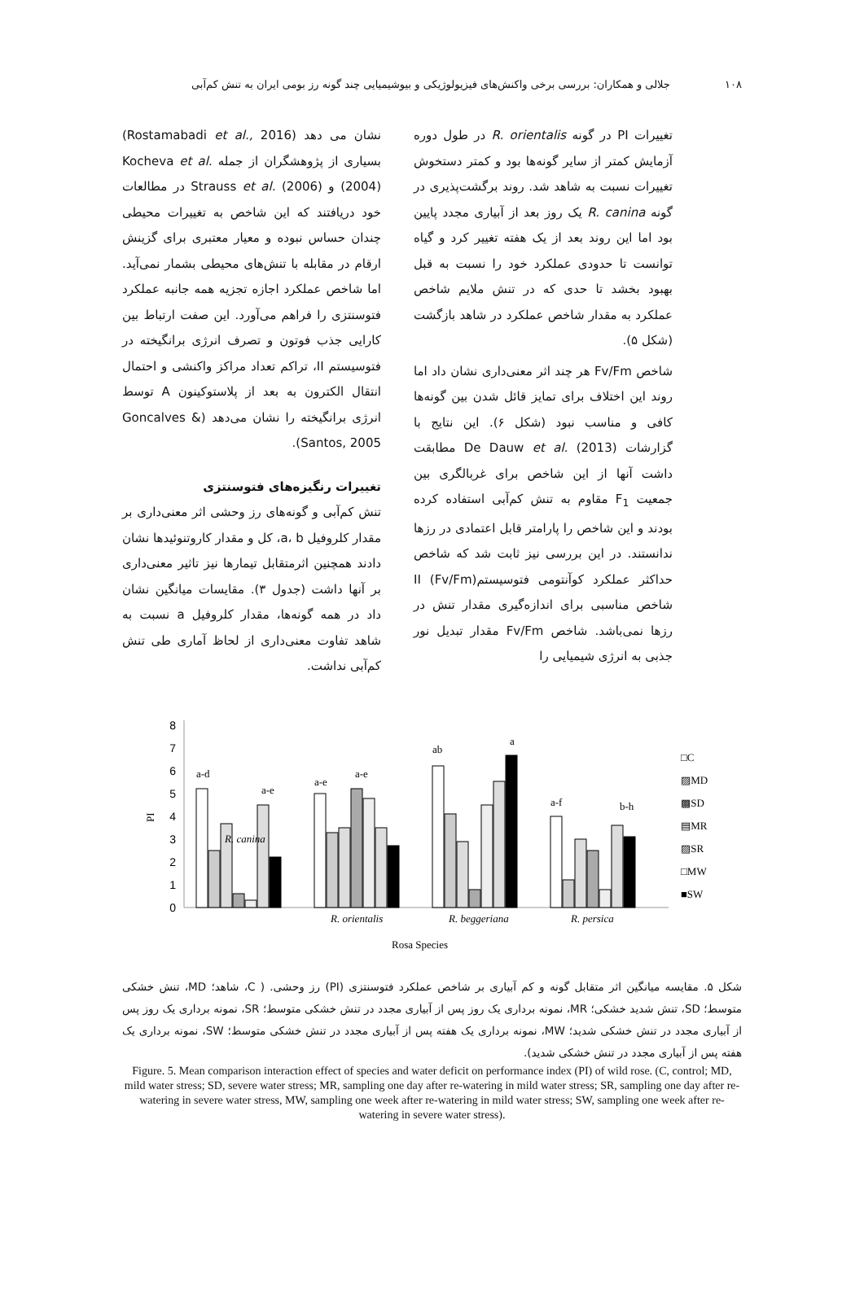۱۰۸ جلالی و همکاران: بررسی برخی واکنش‌های فیزیولوژیکی و بیوشیمیایی چند گونه رز بومی ایران به تنش کم‌آبی
تغییرات PI در گونه R. orientalis در طول دوره آزمایش کمتر از سایر گونه‌ها بود و کمتر دستخوش تغییرات نسبت به شاهد شد. روند برگشت‌پذیری در گونه R. canina یک روز بعد از آبیاری مجدد پایین بود اما این روند بعد از یک هفته تغییر کرد و گیاه توانست تا حدودی عملکرد خود را نسبت به قبل بهبود بخشد تا حدی که در تنش ملایم شاخص عملکرد به مقدار شاخص عملکرد در شاهد بازگشت (شکل ۵).
شاخص Fv/Fm هر چند اثر معنی‌داری نشان داد اما روند این اختلاف برای تمایز قائل شدن بین گونه‌ها کافی و مناسب نبود (شکل ۶). این نتایج با گزارشات De Dauw et al. (2013) مطابقت داشت آنها از این شاخص برای غربالگری بین جمعیت F<sub>1</sub> مقاوم به تنش کم‌آبی استفاده کرده بودند و این شاخص را پارامتر قابل اعتمادی در رزها ندانستند. در این بررسی نیز ثابت شد که شاخص حداکثر عملکرد کوآنتومی فتوسیستمII (Fv/Fm) شاخص مناسبی برای اندازه‌گیری مقدار تنش در رزها نمی‌باشد. شاخص Fv/Fm مقدار تبدیل نور جذبی به انرژی شیمیایی را
نشان می دهد (Rostamabadi et al., 2016) بسیاری از پژوهشگران از جمله Kocheva et al. (2004) و Strauss et al. (2006) در مطالعات خود دریافتند که این شاخص به تغییرات محیطی چندان حساس نبوده و معیار معتبری برای گزینش ارقام در مقابله با تنش‌های محیطی بشمار نمی‌آید. اما شاخص عملکرد اجازه تجزیه همه جانبه عملکرد فتوسنتزی را فراهم می‌آورد. این صفت ارتباط بین کارایی جذب فوتون و تصرف انرژی برانگیخته در فتوسیستم II، تراکم تعداد مراکز واکنشی و احتمال انتقال الکترون به بعد از پلاستوکینون A توسط انرژی برانگیخته را نشان می‌دهد (Goncalves & Santos, 2005).
تغییرات رنگیزه‌های فتوسنتزی
تنش کم‌آبی و گونه‌های رز وحشی اثر معنی‌داری بر مقدار کلروفیل a، b، کل و مقدار کاروتنوئیدها نشان دادند همچنین اثرمتقابل تیمارها نیز تاثیر معنی‌داری بر آنها داشت (جدول ۳). مقایسات میانگین نشان داد در همه گونه‌ها، مقدار کلروفیل a نسبت به شاهد تفاوت معنی‌داری از لحاظ آماری طی تنش کم‌آبی نداشت.
0
1
2
3
4
5
6
7
8
PI
a-d
a-e
a-e
a-e
ab
a
a-f
b-h
R. canina
R. orientalis
R. beggeriana
R. persica
Rosa Species
□C
▨MD
▩SD
▤MR
▨SR
□MW
■SW
شکل ۵. مقایسه میانگین اثر متقابل گونه و کم آبیاری بر شاخص عملکرد فتوسنتزی (PI) رز وحشی. ( C، شاهد؛ MD، تنش خشکی متوسط؛ SD، تنش شدید خشکی؛ MR، نمونه برداری یک روز پس از آبیاری مجدد در تنش خشکی متوسط؛ SR، نمونه برداری یک روز پس از آبیاری مجدد در تنش خشکی شدید؛ MW، نمونه برداری یک هفته پس از آبیاری مجدد در تنش خشکی متوسط؛ SW، نمونه برداری یک هفته پس از آبیاری مجدد در تنش خشکی شدید).
Figure. 5. Mean comparison interaction effect of species and water deficit on performance index (PI) of wild rose. (C, control; MD, mild water stress; SD, severe water stress; MR, sampling one day after re-watering in mild water stress; SR, sampling one day after re-watering in severe water stress, MW, sampling one week after re-watering in mild water stress; SW, sampling one week after re-watering in severe water stress).